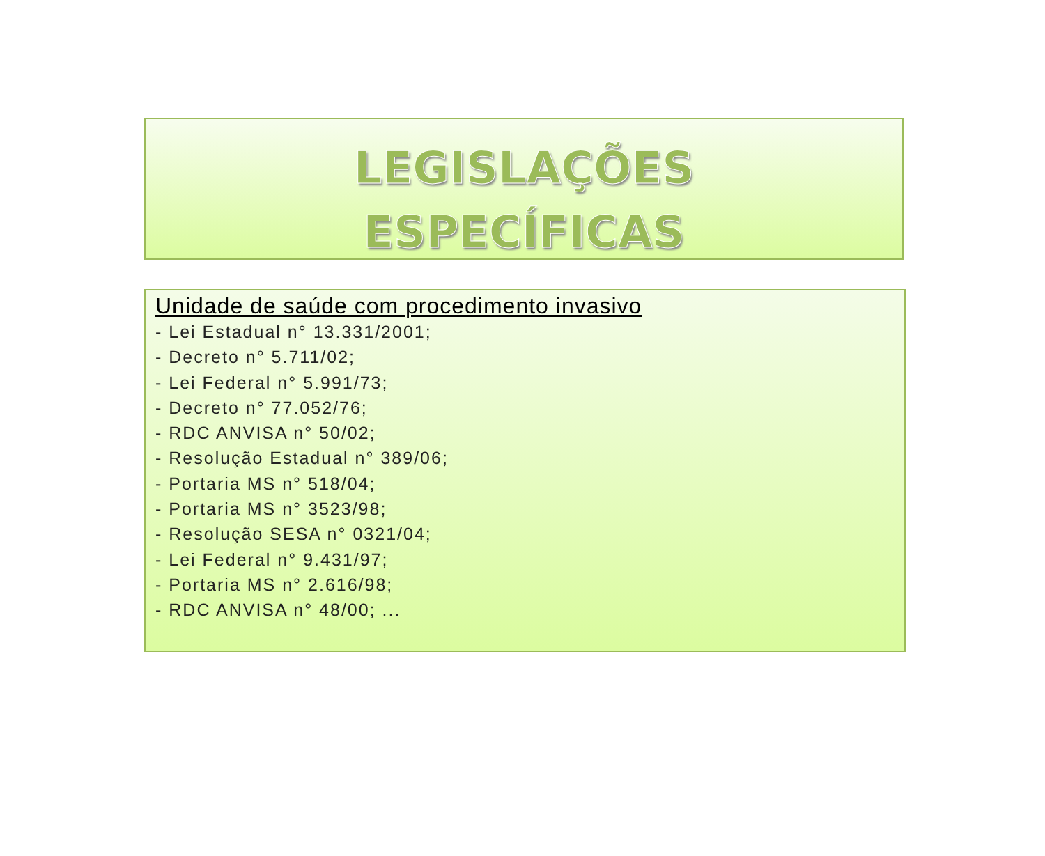LEGISLAÇÕES
ESPECÍFICAS
Unidade de saúde com procedimento invasivo
- Lei Estadual n° 13.331/2001;
- Decreto n° 5.711/02;
- Lei Federal n° 5.991/73;
- Decreto n° 77.052/76;
- RDC ANVISA n° 50/02;
- Resolução Estadual n° 389/06;
- Portaria MS n° 518/04;
- Portaria MS n° 3523/98;
- Resolução SESA n° 0321/04;
- Lei Federal n° 9.431/97;
- Portaria MS n° 2.616/98;
- RDC ANVISA n° 48/00; ...